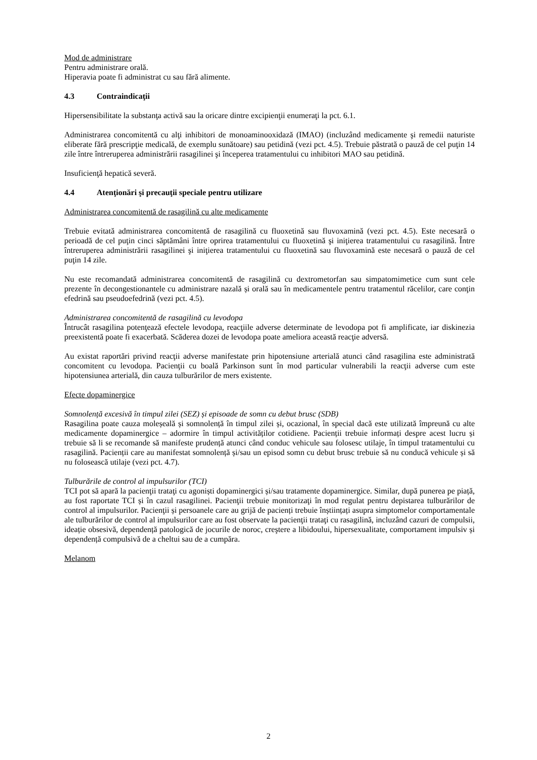Mod de administrare
Pentru administrare orală.
Hiperavia poate fi administrat cu sau fără alimente.
4.3 Contraindicaţii
Hipersensibilitate la substanţa activă sau la oricare dintre excipienţii enumeraţi la pct. 6.1.
Administrarea concomitentă cu alţi inhibitori de monoaminooxidază (IMAO) (incluzând medicamente şi remedii naturiste eliberate fără prescripţie medicală, de exemplu sunătoare) sau petidină (vezi pct. 4.5). Trebuie păstrată o pauză de cel puţin 14 zile între întreruperea administrării rasagilinei şi începerea tratamentului cu inhibitori MAO sau petidină.
Insuficienţă hepatică severă.
4.4 Atenţionări şi precauţii speciale pentru utilizare
Administrarea concomitentă de rasagilină cu alte medicamente
Trebuie evitată administrarea concomitentă de rasagilină cu fluoxetină sau fluvoxamină (vezi pct. 4.5). Este necesară o perioadă de cel puţin cinci săptămâni între oprirea tratamentului cu fluoxetină şi iniţierea tratamentului cu rasagilină. Între întreruperea administrării rasagilinei şi iniţierea tratamentului cu fluoxetină sau fluvoxamină este necesară o pauză de cel puţin 14 zile.
Nu este recomandată administrarea concomitentă de rasagilină cu dextrometorfan sau simpatomimetice cum sunt cele prezente în decongestionantele cu administrare nazală și orală sau în medicamentele pentru tratamentul răcelilor, care conţin efedrină sau pseudoefedrină (vezi pct. 4.5).
Administrarea concomitentă de rasagilină cu levodopa
Întrucât rasagilina potenţează efectele levodopa, reacţiile adverse determinate de levodopa pot fi amplificate, iar diskinezia preexistentă poate fi exacerbată. Scăderea dozei de levodopa poate ameliora această reacţie adversă.
Au existat raportări privind reacţii adverse manifestate prin hipotensiune arterială atunci când rasagilina este administrată concomitent cu levodopa. Pacienţii cu boală Parkinson sunt în mod particular vulnerabili la reacţii adverse cum este hipotensiunea arterială, din cauza tulburărilor de mers existente.
Efecte dopaminergice
Somnolență excesivă în timpul zilei (SEZ) și episoade de somn cu debut brusc (SDB)
Rasagilina poate cauza moleșeală și somnolență în timpul zilei și, ocazional, în special dacă este utilizată împreună cu alte medicamente dopaminergice – adormire în timpul activităților cotidiene. Pacienții trebuie informați despre acest lucru și trebuie să li se recomande să manifeste prudență atunci când conduc vehicule sau folosesc utilaje, în timpul tratamentului cu rasagilină. Pacienții care au manifestat somnolență și/sau un episod somn cu debut brusc trebuie să nu conducă vehicule și să nu folosească utilaje (vezi pct. 4.7).
Tulburările de control al impulsurilor (TCI)
TCI pot să apară la pacienţii trataţi cu agoniști dopaminergici și/sau tratamente dopaminergice. Similar, după punerea pe piață, au fost raportate TCI și în cazul rasagilinei. Pacienţii trebuie monitorizaţi în mod regulat pentru depistarea tulburărilor de control al impulsurilor. Pacienţii și persoanele care au grijă de pacienți trebuie înștiințați asupra simptomelor comportamentale ale tulburărilor de control al impulsurilor care au fost observate la pacienţii trataţi cu rasagilină, incluzând cazuri de compulsii, ideație obsesivă, dependență patologică de jocurile de noroc, creştere a libidoului, hipersexualitate, comportament impulsiv și dependență compulsivă de a cheltui sau de a cumpăra.
Melanom
2